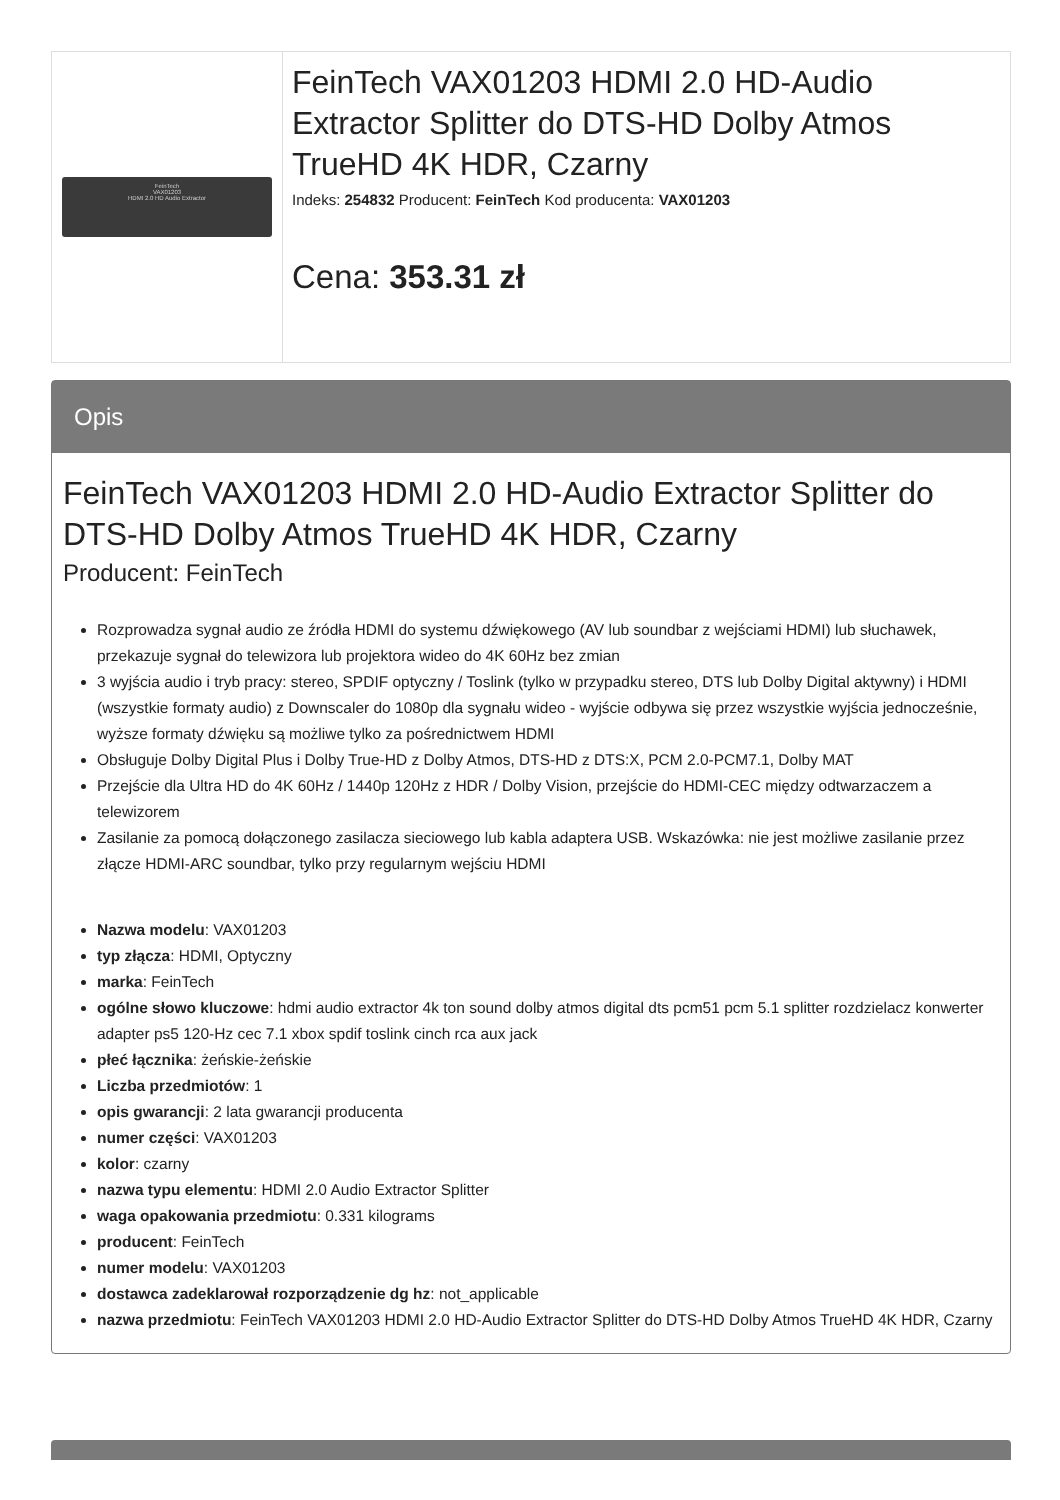| FeinTech VAX01203 HDMI 2.0 HD Audio Extractor | FeinTech VAX01203 HDMI 2.0 HD-Audio Extractor Splitter do DTS-HD Dolby Atmos TrueHD 4K HDR, Czarny Indeks: 254832 Producent: FeinTech Kod producenta: VAX01203 Cena: 353.31 zł |
Opis
FeinTech VAX01203 HDMI 2.0 HD-Audio Extractor Splitter do DTS-HD Dolby Atmos TrueHD 4K HDR, Czarny
Producent: FeinTech
Rozprowadza sygnał audio ze źródła HDMI do systemu dźwiękowego (AV lub soundbar z wejściami HDMI) lub słuchawek, przekazuje sygnał do telewizora lub projektora wideo do 4K 60Hz bez zmian
3 wyjścia audio i tryb pracy: stereo, SPDIF optyczny / Toslink (tylko w przypadku stereo, DTS lub Dolby Digital aktywny) i HDMI (wszystkie formaty audio) z Downscaler do 1080p dla sygnału wideo - wyjście odbywa się przez wszystkie wyjścia jednocześnie, wyższe formaty dźwięku są możliwe tylko za pośrednictwem HDMI
Obsługuje Dolby Digital Plus i Dolby True-HD z Dolby Atmos, DTS-HD z DTS:X, PCM 2.0-PCM7.1, Dolby MAT
Przejście dla Ultra HD do 4K 60Hz / 1440p 120Hz z HDR / Dolby Vision, przejście do HDMI-CEC między odtwarzaczem a telewizorem
Zasilanie za pomocą dołączonego zasilacza sieciowego lub kabla adaptera USB. Wskazówka: nie jest możliwe zasilanie przez złącze HDMI-ARC soundbar, tylko przy regularnym wejściu HDMI
Nazwa modelu: VAX01203
typ złącza: HDMI, Optyczny
marka: FeinTech
ogólne słowo kluczowe: hdmi audio extractor 4k ton sound dolby atmos digital dts pcm51 pcm 5.1 splitter rozdzielacz konwerter adapter ps5 120-Hz cec 7.1 xbox spdif toslink cinch rca aux jack
płeć łącznika: żeńskie-żeńskie
Liczba przedmiotów: 1
opis gwarancji: 2 lata gwarancji producenta
numer części: VAX01203
kolor: czarny
nazwa typu elementu: HDMI 2.0 Audio Extractor Splitter
waga opakowania przedmiotu: 0.331 kilograms
producent: FeinTech
numer modelu: VAX01203
dostawca zadeklarował rozporządzenie dg hz: not_applicable
nazwa przedmiotu: FeinTech VAX01203 HDMI 2.0 HD-Audio Extractor Splitter do DTS-HD Dolby Atmos TrueHD 4K HDR, Czarny